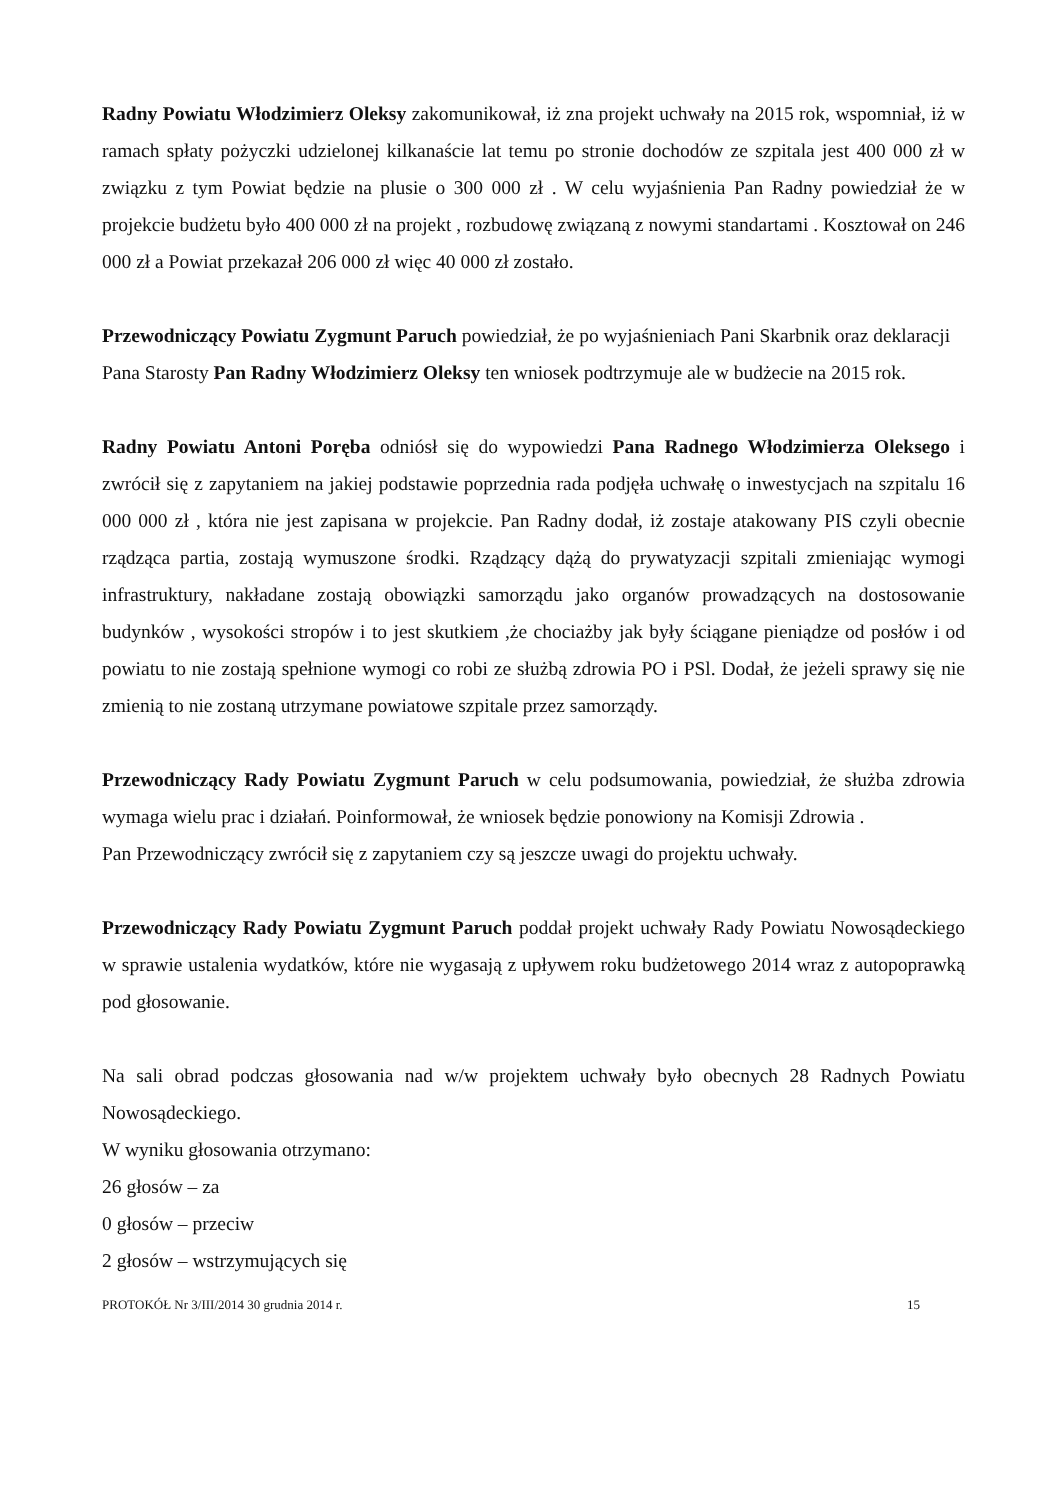Radny Powiatu Włodzimierz Oleksy zakomunikował, iż zna projekt uchwały na 2015 rok, wspomniał, iż w ramach spłaty pożyczki udzielonej kilkanaście lat temu po stronie dochodów ze szpitala jest 400 000 zł w związku z tym Powiat będzie na plusie o 300 000 zł . W celu wyjaśnienia Pan Radny powiedział że w projekcie budżetu było 400 000 zł na projekt , rozbudowę związaną z nowymi standartami . Kosztował on 246 000 zł a Powiat przekazał 206 000 zł więc 40 000 zł zostało.
Przewodniczący Powiatu Zygmunt Paruch powiedział, że po wyjaśnieniach Pani Skarbnik oraz deklaracji Pana Starosty Pan Radny Włodzimierz Oleksy ten wniosek podtrzymuje ale w budżecie na 2015 rok.
Radny Powiatu Antoni Poręba odniósł się do wypowiedzi Pana Radnego Włodzimierza Oleksego i zwrócił się z zapytaniem na jakiej podstawie poprzednia rada podjęła uchwałę o inwestycjach na szpitalu 16 000 000 zł , która nie jest zapisana w projekcie. Pan Radny dodał, iż zostaje atakowany PIS czyli obecnie rządząca partia, zostają wymuszone środki. Rządzący dążą do prywatyzacji szpitali zmieniając wymogi infrastruktury, nakładane zostają obowiązki samorządu jako organów prowadzących na dostosowanie budynków , wysokości stropów i to jest skutkiem ,że chociażby jak były ściągane pieniądze od posłów i od powiatu to nie zostają spełnione wymogi co robi ze służbą zdrowia PO i PSl. Dodał, że jeżeli sprawy się nie zmienią to nie zostaną utrzymane powiatowe szpitale przez samorządy.
Przewodniczący Rady Powiatu Zygmunt Paruch w celu podsumowania, powiedział, że służba zdrowia wymaga wielu prac i działań. Poinformował, że wniosek będzie ponowiony na Komisji Zdrowia .
Pan Przewodniczący zwrócił się z zapytaniem czy są jeszcze uwagi do projektu uchwały.
Przewodniczący Rady Powiatu Zygmunt Paruch poddał projekt uchwały Rady Powiatu Nowosądeckiego w sprawie ustalenia wydatków, które nie wygasają z upływem roku budżetowego 2014 wraz z autopoprawką pod głosowanie.
Na sali obrad podczas głosowania nad w/w projektem uchwały było obecnych 28 Radnych Powiatu Nowosądeckiego.
W wyniku głosowania otrzymano:
26 głosów – za
0 głosów – przeciw
2 głosów – wstrzymujących się
PROTOKÓŁ Nr 3/III/2014 30 grudnia 2014 r. 15